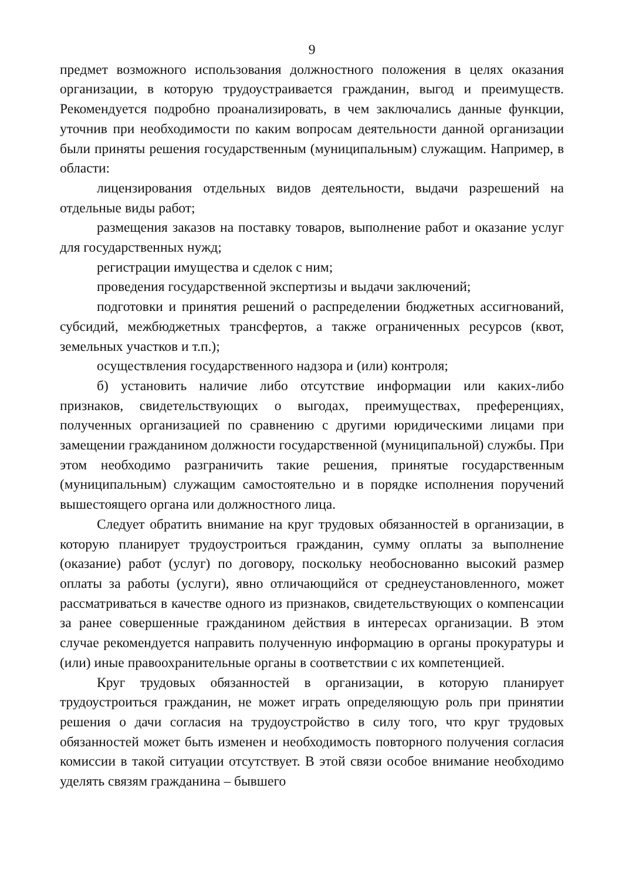9
предмет возможного использования должностного положения в целях оказания организации, в которую трудоустраивается гражданин, выгод и преимуществ. Рекомендуется подробно проанализировать, в чем заключались данные функции, уточнив при необходимости по каким вопросам деятельности данной организации были приняты решения государственным (муниципальным) служащим. Например, в области:
лицензирования отдельных видов деятельности, выдачи разрешений на отдельные виды работ;
размещения заказов на поставку товаров, выполнение работ и оказание услуг для государственных нужд;
регистрации имущества и сделок с ним;
проведения государственной экспертизы и выдачи заключений;
подготовки и принятия решений о распределении бюджетных ассигнований, субсидий, межбюджетных трансфертов, а также ограниченных ресурсов (квот, земельных участков и т.п.);
осуществления государственного надзора и (или) контроля;
б) установить наличие либо отсутствие информации или каких-либо признаков, свидетельствующих о выгодах, преимуществах, преференциях, полученных организацией по сравнению с другими юридическими лицами при замещении гражданином должности государственной (муниципальной) службы. При этом необходимо разграничить такие решения, принятые государственным (муниципальным) служащим самостоятельно и в порядке исполнения поручений вышестоящего органа или должностного лица.
Следует обратить внимание на круг трудовых обязанностей в организации, в которую планирует трудоустроиться гражданин, сумму оплаты за выполнение (оказание) работ (услуг) по договору, поскольку необоснованно высокий размер оплаты за работы (услуги), явно отличающийся от среднеустановленного, может рассматриваться в качестве одного из признаков, свидетельствующих о компенсации за ранее совершенные гражданином действия в интересах организации. В этом случае рекомендуется направить полученную информацию в органы прокуратуры и (или) иные правоохранительные органы в соответствии с их компетенцией.
Круг трудовых обязанностей в организации, в которую планирует трудоустроиться гражданин, не может играть определяющую роль при принятии решения о дачи согласия на трудоустройство в силу того, что круг трудовых обязанностей может быть изменен и необходимость повторного получения согласия комиссии в такой ситуации отсутствует. В этой связи особое внимание необходимо уделять связям гражданина – бывшего